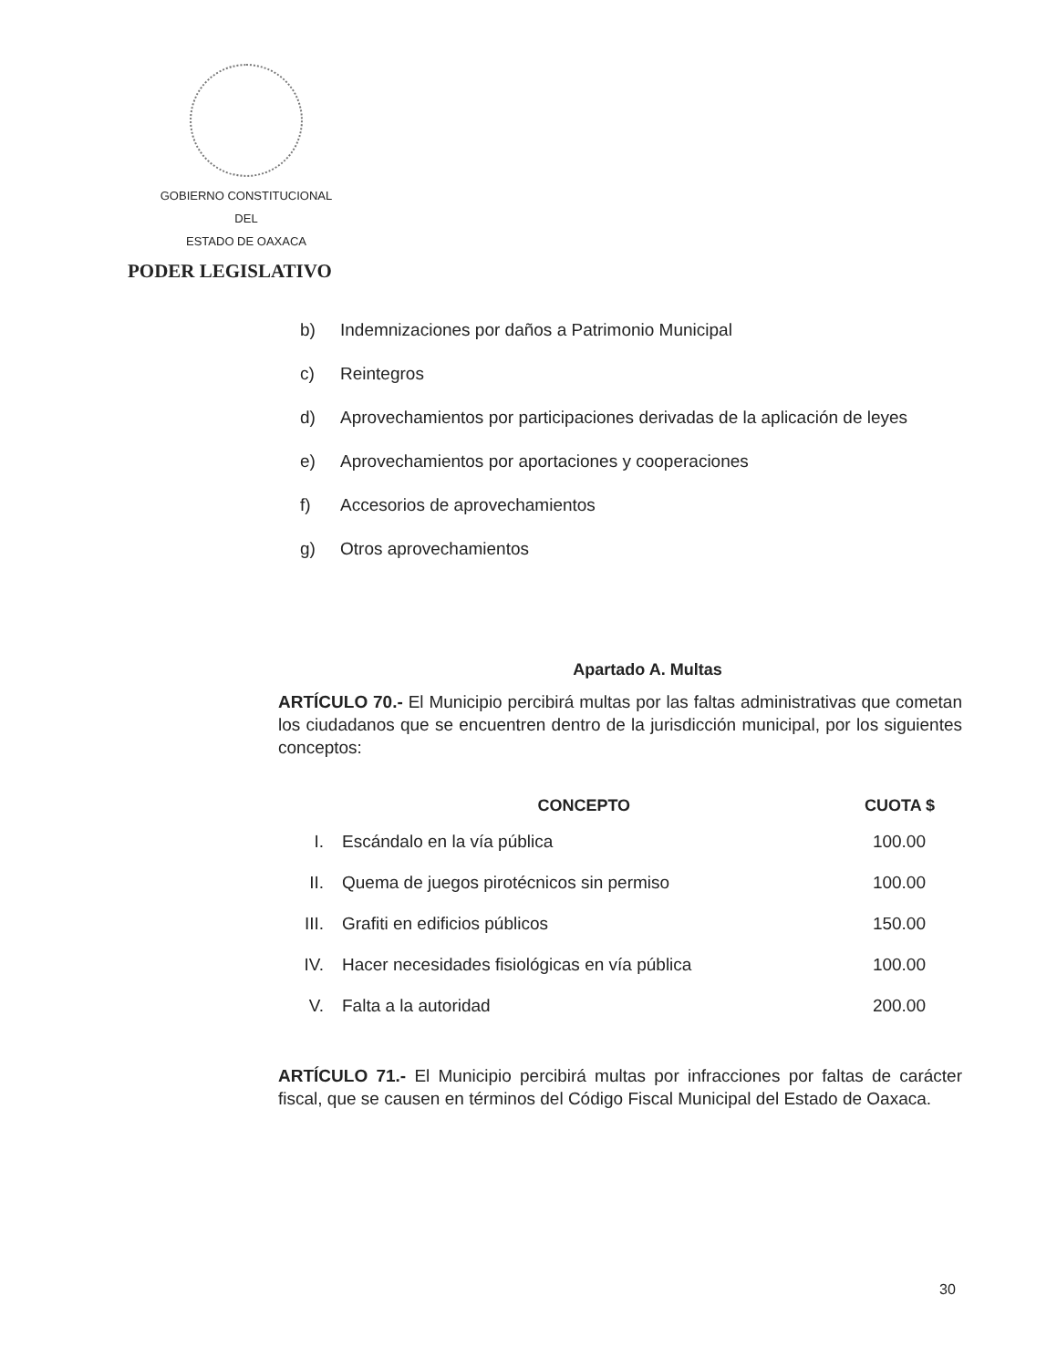GOBIERNO CONSTITUCIONAL
DEL
ESTADO DE OAXACA
PODER LEGISLATIVO
b) Indemnizaciones por daños a Patrimonio Municipal
c) Reintegros
d) Aprovechamientos por participaciones derivadas de la aplicación de leyes
e) Aprovechamientos por aportaciones y cooperaciones
f) Accesorios de aprovechamientos
g) Otros aprovechamientos
Apartado A. Multas
ARTÍCULO 70.- El Municipio percibirá multas por las faltas administrativas que cometan los ciudadanos que se encuentren dentro de la jurisdicción municipal, por los siguientes conceptos:
| | CONCEPTO | CUOTA $ |
| --- | --- | --- |
| I. | Escándalo en la vía pública | 100.00 |
| II. | Quema de juegos pirotécnicos sin permiso | 100.00 |
| III. | Grafiti en edificios públicos | 150.00 |
| IV. | Hacer necesidades fisiológicas en vía pública | 100.00 |
| V. | Falta a la autoridad | 200.00 |
ARTÍCULO 71.- El Municipio percibirá multas por infracciones por faltas de carácter fiscal, que se causen en términos del Código Fiscal Municipal del Estado de Oaxaca.
30